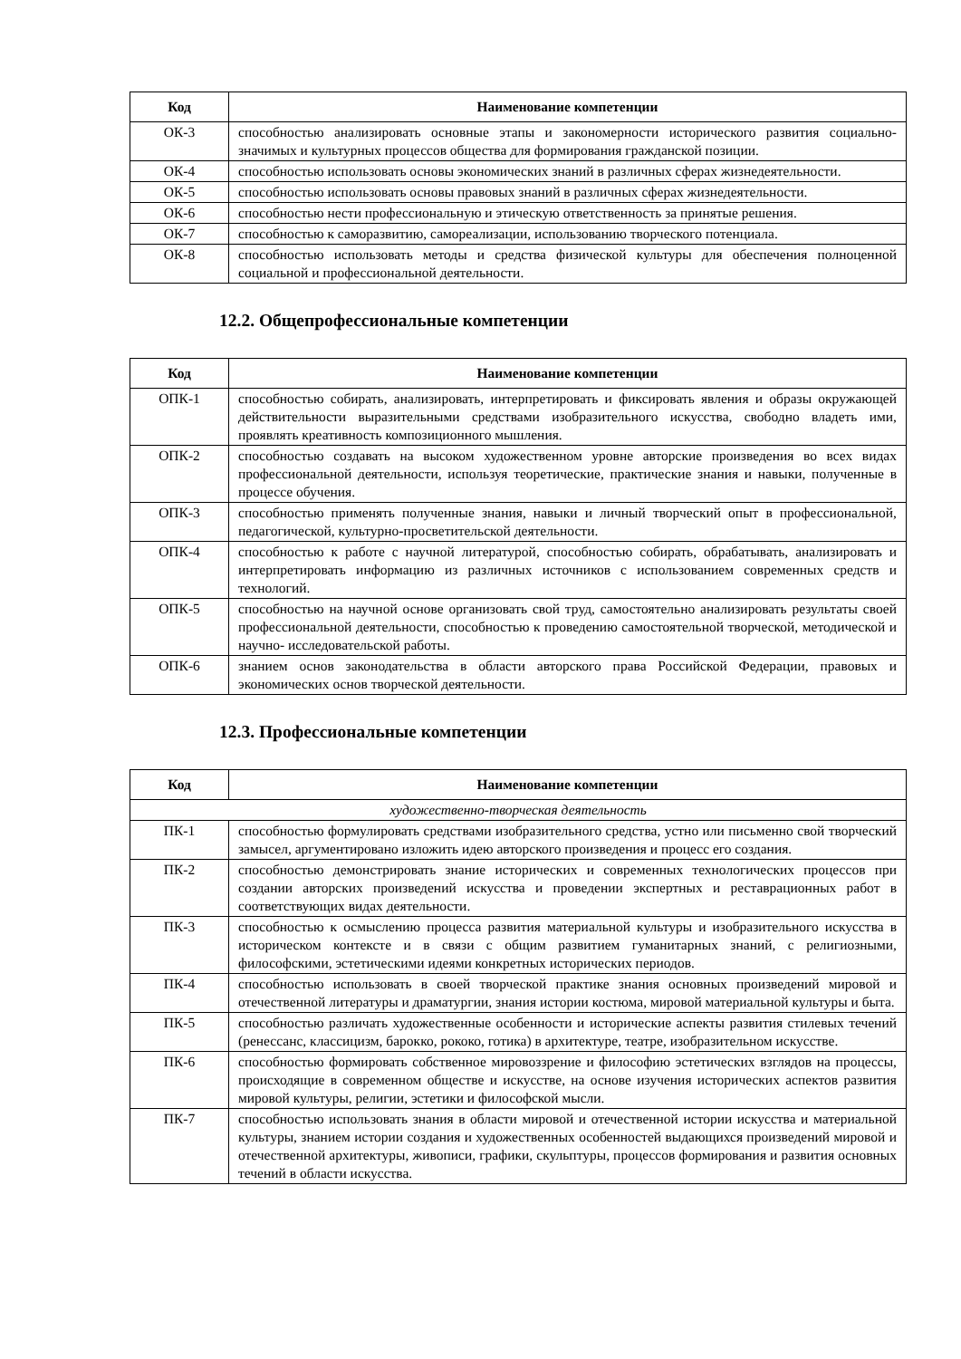| Код | Наименование компетенции |
| --- | --- |
| ОК-3 | способностью анализировать основные этапы и закономерности исторического развития социально-значимых и культурных процессов общества для формирования гражданской позиции. |
| ОК-4 | способностью использовать основы экономических знаний в различных сферах жизнедеятельности. |
| ОК-5 | способностью использовать основы правовых знаний в различных сферах жизнедеятельности. |
| ОК-6 | способностью нести профессиональную и этическую ответственность за принятые решения. |
| ОК-7 | способностью к саморазвитию, самореализации, использованию творческого потенциала. |
| ОК-8 | способностью использовать методы и средства физической культуры для обеспечения полноценной социальной и профессиональной деятельности. |
12.2. Общепрофессиональные компетенции
| Код | Наименование компетенции |
| --- | --- |
| ОПК-1 | способностью собирать, анализировать, интерпретировать и фиксировать явления и образы окружающей действительности выразительными средствами изобразительного искусства, свободно владеть ими, проявлять креативность композиционного мышления. |
| ОПК-2 | способностью создавать на высоком художественном уровне авторские произведения во всех видах профессиональной деятельности, используя теоретические, практические знания и навыки, полученные в процессе обучения. |
| ОПК-3 | способностью применять полученные знания, навыки и личный творческий опыт в профессиональной, педагогической, культурно-просветительской деятельности. |
| ОПК-4 | способностью к работе с научной литературой, способностью собирать, обрабатывать, анализировать и интерпретировать информацию из различных источников с использованием современных средств и технологий. |
| ОПК-5 | способностью на научной основе организовать свой труд, самостоятельно анализировать результаты своей профессиональной деятельности, способностью к проведению самостоятельной творческой, методической и научно- исследовательской работы. |
| ОПК-6 | знанием основ законодательства в области авторского права Российской Федерации, правовых и экономических основ творческой деятельности. |
12.3. Профессиональные компетенции
| Код | Наименование компетенции |
| --- | --- |
| художественно-творческая деятельность | |
| ПК-1 | способностью формулировать средствами изобразительного средства, устно или письменно свой творческий замысел, аргументировано изложить идею авторского произведения и процесс его создания. |
| ПК-2 | способностью демонстрировать знание исторических и современных технологических процессов при создании авторских произведений искусства и проведении экспертных и реставрационных работ в соответствующих видах деятельности. |
| ПК-3 | способностью к осмыслению процесса развития материальной культуры и изобразительного искусства в историческом контексте и в связи с общим развитием гуманитарных знаний, с религиозными, философскими, эстетическими идеями конкретных исторических периодов. |
| ПК-4 | способностью использовать в своей творческой практике знания основных произведений мировой и отечественной литературы и драматургии, знания истории костюма, мировой материальной культуры и быта. |
| ПК-5 | способностью различать художественные особенности и исторические аспекты развития стилевых течений (ренессанс, классицизм, барокко, рококо, готика) в архитектуре, театре, изобразительном искусстве. |
| ПК-6 | способностью формировать собственное мировоззрение и философию эстетических взглядов на процессы, происходящие в современном обществе и искусстве, на основе изучения исторических аспектов развития мировой культуры, религии, эстетики и философской мысли. |
| ПК-7 | способностью использовать знания в области мировой и отечественной истории искусства и материальной культуры, знанием истории создания и художественных особенностей выдающихся произведений мировой и отечественной архитектуры, живописи, графики, скульптуры, процессов формирования и развития основных течений в области искусства. |